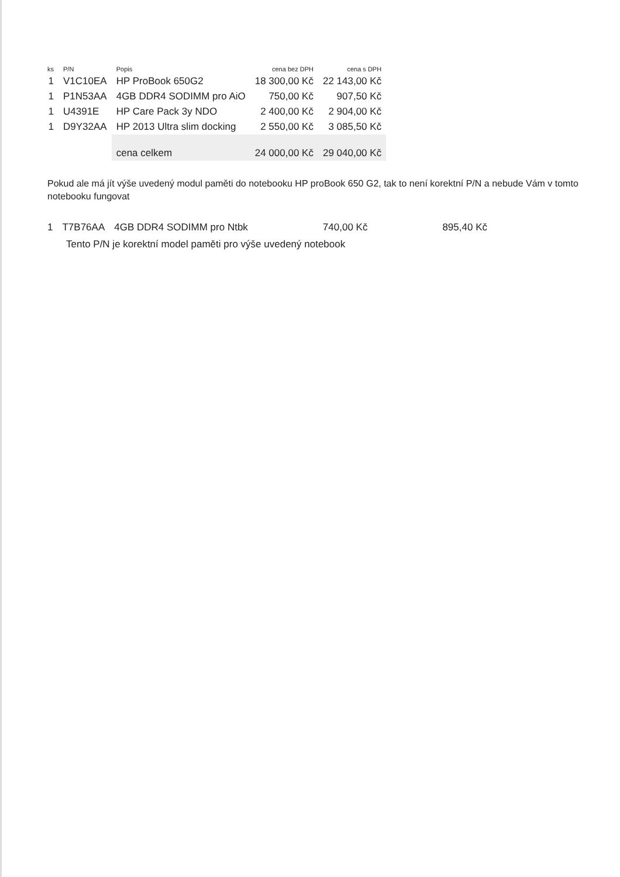| ks | P/N | Popis | cena bez DPH | cena s DPH |
| --- | --- | --- | --- | --- |
| 1 | V1C10EA | HP ProBook 650G2 | 18 300,00 Kč | 22 143,00 Kč |
| 1 | P1N53AA | 4GB DDR4 SODIMM pro AiO | 750,00 Kč | 907,50 Kč |
| 1 | U4391E | HP Care Pack 3y NDO | 2 400,00 Kč | 2 904,00 Kč |
| 1 | D9Y32AA | HP 2013 Ultra slim docking | 2 550,00 Kč | 3 085,50 Kč |
| | | cena celkem | 24 000,00 Kč | 29 040,00 Kč |
Pokud ale má jít výše uvedený modul paměti do notebooku HP proBook 650 G2, tak to není korektní P/N a nebude Vám v tomto notebooku fungovat
| 1 | T7B76AA | 4GB DDR4 SODIMM pro Ntbk | 740,00 Kč | 895,40 Kč |
Tento P/N je korektní model paměti pro výše uvedený notebook